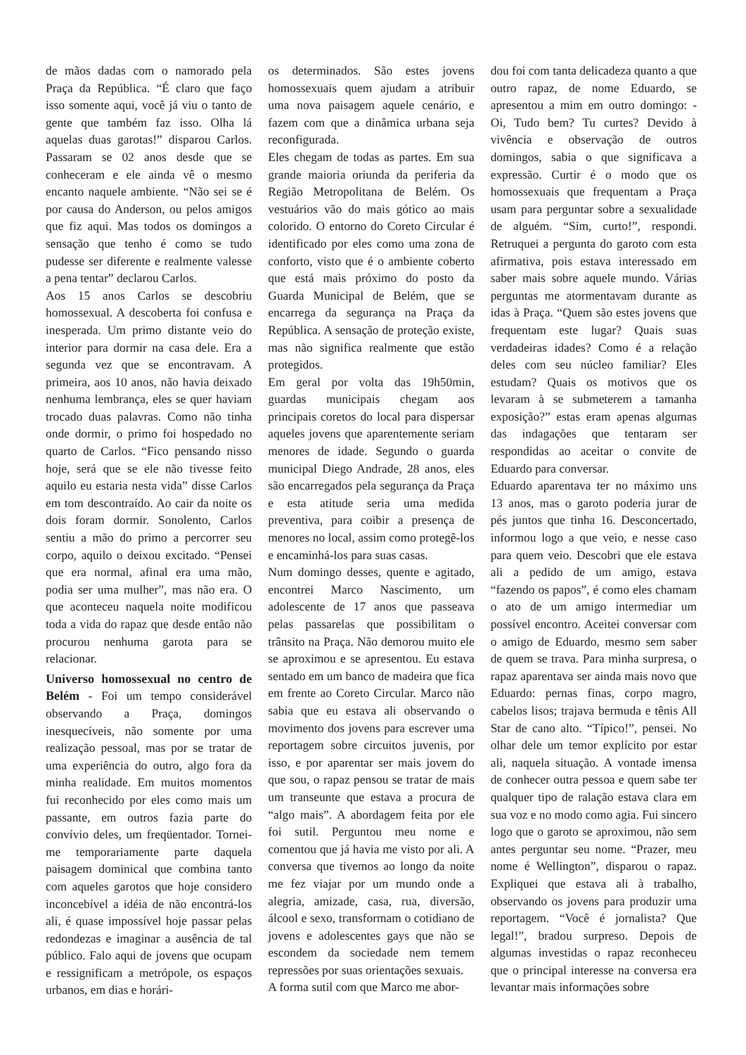de mãos dadas com o namorado pela Praça da República. “É claro que faço isso somente aqui, você já viu o tanto de gente que também faz isso. Olha lá aquelas duas garotas!” disparou Carlos. Passaram se 02 anos desde que se conheceram e ele ainda vê o mesmo encanto naquele ambiente. “Não sei se é por causa do Anderson, ou pelos amigos que fiz aqui. Mas todos os domingos a sensação que tenho é como se tudo pudesse ser diferente e realmente valesse a pena tentar” declarou Carlos.
Aos 15 anos Carlos se descobriu homossexual. A descoberta foi confusa e inesperada. Um primo distante veio do interior para dormir na casa dele. Era a segunda vez que se encontravam. A primeira, aos 10 anos, não havia deixado nenhuma lembrança, eles se quer haviam trocado duas palavras. Como não tinha onde dormir, o primo foi hospedado no quarto de Carlos. “Fico pensando nisso hoje, será que se ele não tivesse feito aquilo eu estaria nesta vida” disse Carlos em tom descontraído. Ao cair da noite os dois foram dormir. Sonolento, Carlos sentiu a mão do primo a percorrer seu corpo, aquilo o deixou excitado. “Pensei que era normal, afinal era uma mão, podia ser uma mulher”, mas não era. O que aconteceu naquela noite modificou toda a vida do rapaz que desde então não procurou nenhuma garota para se relacionar.
Universo homossexual no centro de Belém - Foi um tempo considerável observando a Praça, domingos inesquecíveis, não somente por uma realização pessoal, mas por se tratar de uma experiência do outro, algo fora da minha realidade. Em muitos momentos fui reconhecido por eles como mais um passante, em outros fazia parte do convívio deles, um freqüentador. Tornei-me temporariamente parte daquela paisagem dominical que combina tanto com aqueles garotos que hoje considero inconcebível a idéia de não encontrá-los ali, é quase impossível hoje passar pelas redondezas e imaginar a ausência de tal público. Falo aqui de jovens que ocupam e ressignificam a metrópole, os espaços urbanos, em dias e horári-
os determinados. São estes jovens homossexuais quem ajudam a atribuir uma nova paisagem aquele cenário, e fazem com que a dinâmica urbana seja reconfigurada.
Eles chegam de todas as partes. Em sua grande maioria oriunda da periferia da Região Metropolitana de Belém. Os vestuários vão do mais gótico ao mais colorido. O entorno do Coreto Circular é identificado por eles como uma zona de conforto, visto que é o ambiente coberto que está mais próximo do posto da Guarda Municipal de Belém, que se encarrega da segurança na Praça da República. A sensação de proteção existe, mas não significa realmente que estão protegidos.
Em geral por volta das 19h50min, guardas municipais chegam aos principais coretos do local para dispersar aqueles jovens que aparentemente seriam menores de idade. Segundo o guarda municipal Diego Andrade, 28 anos, eles são encarregados pela segurança da Praça e esta atitude seria uma medida preventiva, para coibir a presença de menores no local, assim como protegê-los e encaminhá-los para suas casas.
Num domingo desses, quente e agitado, encontrei Marco Nascimento, um adolescente de 17 anos que passeava pelas passarelas que possibilitam o trânsito na Praça. Não demorou muito ele se aproximou e se apresentou. Eu estava sentado em um banco de madeira que fica em frente ao Coreto Circular. Marco não sabia que eu estava ali observando o movimento dos jovens para escrever uma reportagem sobre circuitos juvenis, por isso, e por aparentar ser mais jovem do que sou, o rapaz pensou se tratar de mais um transeunte que estava a procura de “algo mais”. A abordagem feita por ele foi sutil. Perguntou meu nome e comentou que já havia me visto por ali. A conversa que tivemos ao longo da noite me fez viajar por um mundo onde a alegria, amizade, casa, rua, diversão, álcool e sexo, transformam o cotidiano de jovens e adolescentes gays que não se escondem da sociedade nem temem repressões por suas orientações sexuais.
A forma sutil com que Marco me abor-
dou foi com tanta delicadeza quanto a que outro rapaz, de nome Eduardo, se apresentou a mim em outro domingo: - Oi, Tudo bem? Tu curtes? Devido à vivência e observação de outros domingos, sabia o que significava a expressão. Curtir é o modo que os homossexuais que frequentam a Praça usam para perguntar sobre a sexualidade de alguém. “Sim, curto!”, respondi. Retruquei a pergunta do garoto com esta afirmativa, pois estava interessado em saber mais sobre aquele mundo. Várias perguntas me atormentavam durante as idas à Praça. “Quem são estes jovens que frequentam este lugar? Quais suas verdadeiras idades? Como é a relação deles com seu núcleo familiar? Eles estudam? Quais os motivos que os levaram à se submeterem a tamanha exposição?” estas eram apenas algumas das indagações que tentaram ser respondidas ao aceitar o convite de Eduardo para conversar.
Eduardo aparentava ter no máximo uns 13 anos, mas o garoto poderia jurar de pés juntos que tinha 16. Desconcertado, informou logo a que veio, e nesse caso para quem veio. Descobri que ele estava ali a pedido de um amigo, estava “fazendo os papos”, é como eles chamam o ato de um amigo intermediar um possível encontro. Aceitei conversar com o amigo de Eduardo, mesmo sem saber de quem se trava. Para minha surpresa, o rapaz aparentava ser ainda mais novo que Eduardo: pernas finas, corpo magro, cabelos lisos; trajava bermuda e tênis All Star de cano alto. “Típico!”, pensei. No olhar dele um temor explícito por estar ali, naquela situação. A vontade imensa de conhecer outra pessoa e quem sabe ter qualquer tipo de ralação estava clara em sua voz e no modo como agia. Fui sincero logo que o garoto se aproximou, não sem antes perguntar seu nome. “Prazer, meu nome é Wellington”, disparou o rapaz. Expliquei que estava ali à trabalho, observando os jovens para produzir uma reportagem. “Você é jornalista? Que legal!”, bradou surpreso. Depois de algumas investidas o rapaz reconheceu que o principal interesse na conversa era levantar mais informações sobre